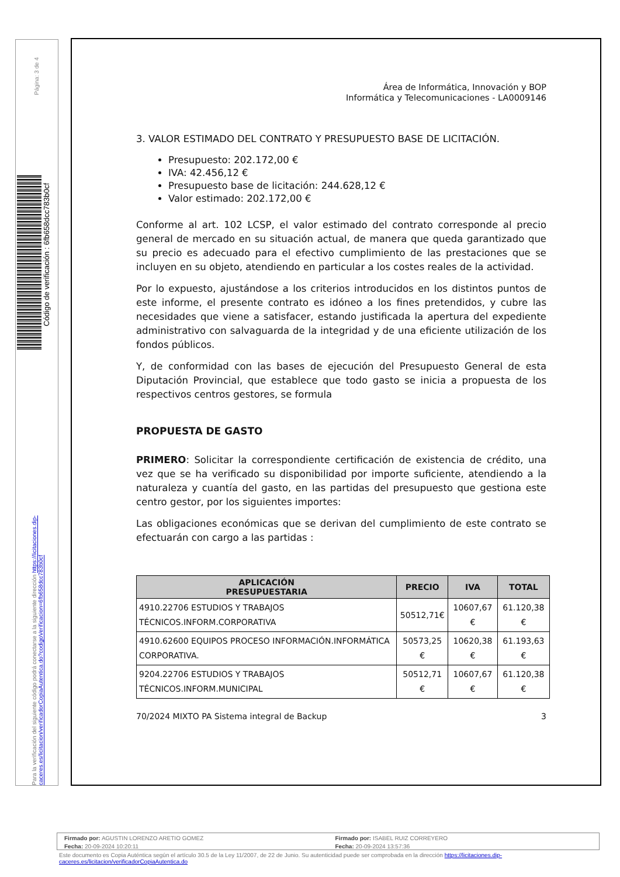Página: 3 de 4
Código de verificación : 6fb658dcc783b0cf
Para la verificación del siguiente código podrá conectarse a la siguiente dirección https://licitaciones.dip-caceres.es/licitacion/verificadorCopiaAutentica.do?codigoVerificacion=6fb658dcc783b0cf
Área de Informática, Innovación y BOP
Informática y Telecomunicaciones - LA0009146
3. VALOR ESTIMADO DEL CONTRATO Y PRESUPUESTO BASE DE LICITACIÓN.
Presupuesto: 202.172,00 €
IVA: 42.456,12 €
Presupuesto base de licitación: 244.628,12 €
Valor estimado: 202.172,00 €
Conforme al art. 102 LCSP, el valor estimado del contrato corresponde al precio general de mercado en su situación actual, de manera que queda garantizado que su precio es adecuado para el efectivo cumplimiento de las prestaciones que se incluyen en su objeto, atendiendo en particular a los costes reales de la actividad.
Por lo expuesto, ajustándose a los criterios introducidos en los distintos puntos de este informe, el presente contrato es idóneo a los fines pretendidos, y cubre las necesidades que viene a satisfacer, estando justificada la apertura del expediente administrativo con salvaguarda de la integridad y de una eficiente utilización de los fondos públicos.
Y, de conformidad con las bases de ejecución del Presupuesto General de esta Diputación Provincial, que establece que todo gasto se inicia a propuesta de los respectivos centros gestores, se formula
PROPUESTA DE GASTO
PRIMERO: Solicitar la correspondiente certificación de existencia de crédito, una vez que se ha verificado su disponibilidad por importe suficiente, atendiendo a la naturaleza y cuantía del gasto, en las partidas del presupuesto que gestiona este centro gestor, por los siguientes importes:
Las obligaciones económicas que se derivan del cumplimiento de este contrato se efectuarán con cargo a las partidas :
| APLICACIÓN PRESUPUESTARIA | PRECIO | IVA | TOTAL |
| --- | --- | --- | --- |
| 4910.22706 ESTUDIOS Y TRABAJOS TÉCNICOS.INFORM.CORPORATIVA | 50512,71€ | 10607,67 € | 61.120,38 € |
| 4910.62600 EQUIPOS PROCESO INFORMACIÓN.INFORMÁTICA CORPORATIVA. | 50573,25 € | 10620,38 € | 61.193,63 € |
| 9204.22706 ESTUDIOS Y TRABAJOS TÉCNICOS.INFORM.MUNICIPAL | 50512,71 € | 10607,67 € | 61.120,38 € |
70/2024 MIXTO PA Sistema integral de Backup 3
Firmado por: AGUSTIN LORENZO ARETIO GOMEZ
Fecha: 20-09-2024 10:20:11
Firmado por: ISABEL RUIZ CORREYERO
Fecha: 20-09-2024 13:57:36
Este documento es Copia Auténtica según el artículo 30.5 de la Ley 11/2007, de 22 de Junio. Su autenticidad puede ser comprobada en la dirección https://licitaciones.dip-caceres.es/licitacion/verificadorCopiaAutentica.do